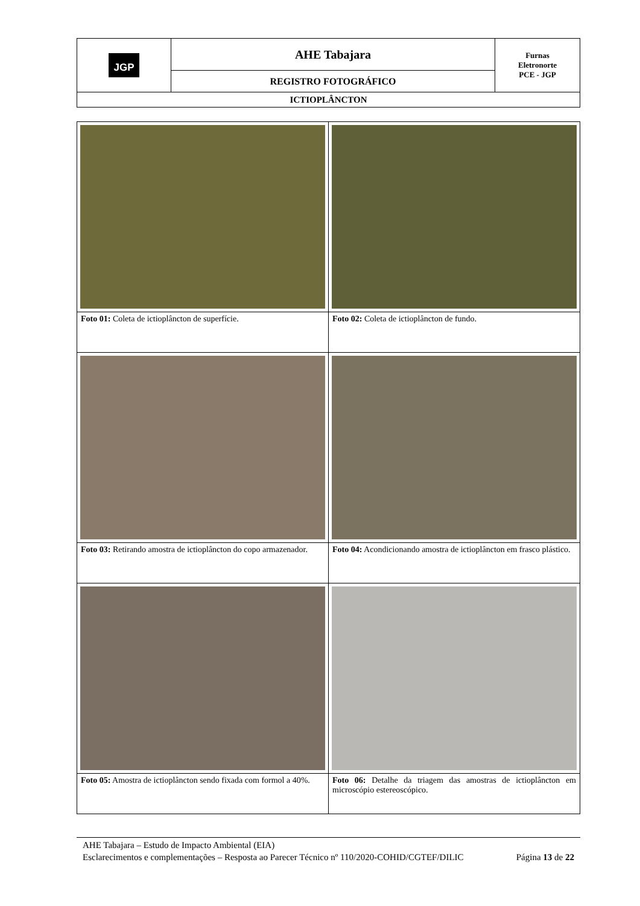| JGP | AHE Tabajara | Furnas Eletronorte PCE - JGP |
| | REGISTRO FOTOGRÁFICO | |
| ICTIOPLÂNCTON | | |
| Foto 01: Coleta de ictioplâncton de superfície. | Foto 02: Coleta de ictioplâncton de fundo. |
| Foto 03: Retirando amostra de ictioplâncton do copo armazenador. | Foto 04: Acondicionando amostra de ictioplâncton em frasco plástico. |
| Foto 05: Amostra de ictioplâncton sendo fixada com formol a 40%. | Foto 06: Detalhe da triagem das amostras de ictioplâncton em microscópio estereoscópico. |
AHE Tabajara – Estudo de Impacto Ambiental (EIA)
Esclarecimentos e complementações – Resposta ao Parecer Técnico nº 110/2020-COHID/CGTEF/DILIC Página 13 de 22